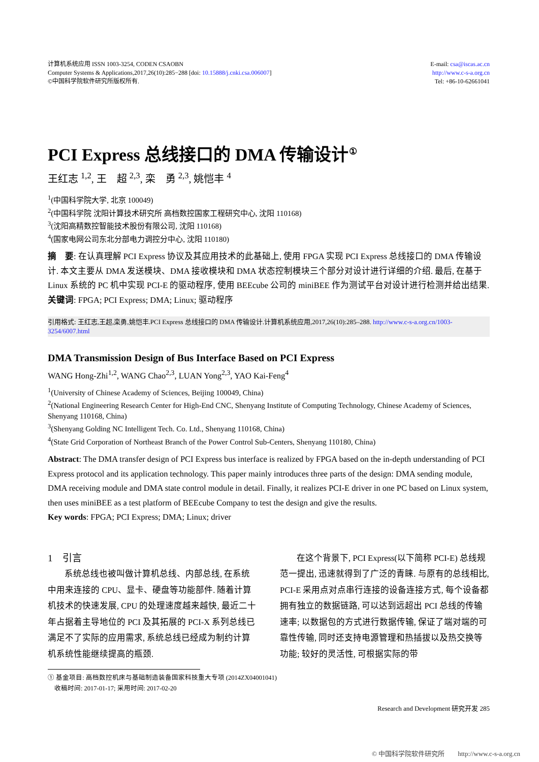计算机系统应用 ISSN 1003-3254, CODEN CSAOBN
Computer Systems & Applications,2017,26(10):285−288 [doi: 10.15888/j.cnki.csa.006007]
©中国科学院软件研究所版权所有.
E-mail: csa@iscas.ac.cn
http://www.c-s-a.org.cn
Tel: +86-10-62661041
PCI Express 总线接口的 DMA 传输设计<sup>①</sup>
王红志 <sup>1,2</sup>, 王　超 <sup>2,3</sup>, 栾　勇 <sup>2,3</sup>, 姚恺丰 <sup>4</sup>
<sup>1</sup> (中国科学院大学, 北京 100049)
<sup>2</sup> (中国科学院 沈阳计算技术研究所 高档数控国家工程研究中心, 沈阳 110168)
<sup>3</sup> (沈阳高精数控智能技术股份有限公司, 沈阳 110168)
<sup>4</sup> (国家电网公司东北分部电力调控分中心, 沈阳 110180)
摘　要: 在认真理解 PCI Express 协议及其应用技术的此基础上, 使用 FPGA 实现 PCI Express 总线接口的 DMA 传输设计. 本文主要从 DMA 发送模块、DMA 接收模块和 DMA 状态控制模块三个部分对设计进行详细的介绍. 最后, 在基于 Linux 系统的 PC 机中实现 PCI-E 的驱动程序, 使用 BEEcube 公司的 miniBEE 作为测试平台对设计进行检测并给出结果.
关键词: FPGA; PCI Express; DMA; Linux; 驱动程序
引用格式: 王红志,王超,栾勇,姚恺丰.PCI Express 总线接口的 DMA 传输设计.计算机系统应用,2017,26(10):285–288. http://www.c-s-a.org.cn/1003-3254/6007.html
DMA Transmission Design of Bus Interface Based on PCI Express
WANG Hong-Zhi<sup>1,2</sup>, WANG Chao<sup>2,3</sup>, LUAN Yong<sup>2,3</sup>, YAO Kai-Feng<sup>4</sup>
<sup>1</sup> (University of Chinese Academy of Sciences, Beijing 100049, China)
<sup>2</sup> (National Engineering Research Center for High-End CNC, Shenyang Institute of Computing Technology, Chinese Academy of Sciences, Shenyang 110168, China)
<sup>3</sup> (Shenyang Golding NC Intelligent Tech. Co. Ltd., Shenyang 110168, China)
<sup>4</sup> (State Grid Corporation of Northeast Branch of the Power Control Sub-Centers, Shenyang 110180, China)
Abstract: The DMA transfer design of PCI Express bus interface is realized by FPGA based on the in-depth understanding of PCI Express protocol and its application technology. This paper mainly introduces three parts of the design: DMA sending module, DMA receiving module and DMA state control module in detail. Finally, it realizes PCI-E driver in one PC based on Linux system, then uses miniBEE as a test platform of BEEcube Company to test the design and give the results.
Key words: FPGA; PCI Express; DMA; Linux; driver
1　引言
系统总线也被叫做计算机总线、内部总线, 在系统中用来连接的 CPU、显卡、硬盘等功能部件. 随着计算机技术的快速发展, CPU 的处理速度越来越快, 最近二十年占据着主导地位的 PCI 及其拓展的 PCI-X 系列总线已满足不了实际的应用需求, 系统总线已经成为制约计算机系统性能继续提高的瓶颈.
在这个背景下, PCI Express(以下简称 PCI-E) 总线规范一提出, 迅速就得到了广泛的青睐. 与原有的总线相比, PCI-E 采用点对点串行连接的设备连接方式, 每个设备都拥有独立的数据链路, 可以达到远超出 PCI 总线的传输速率; 以数据包的方式进行数据传输, 保证了端对端的可靠性传输, 同时还支持电源管理和热插拔以及热交换等功能; 较好的灵活性, 可根据实际的带
① 基金项目: 高档数控机床与基础制造装备国家科技重大专项 (2014ZX04001041)
　收稿时间: 2017-01-17; 采用时间: 2017-02-20
Research and Development 研究开发 285
© 中国科学院软件研究所　　http://www.c-s-a.org.cn